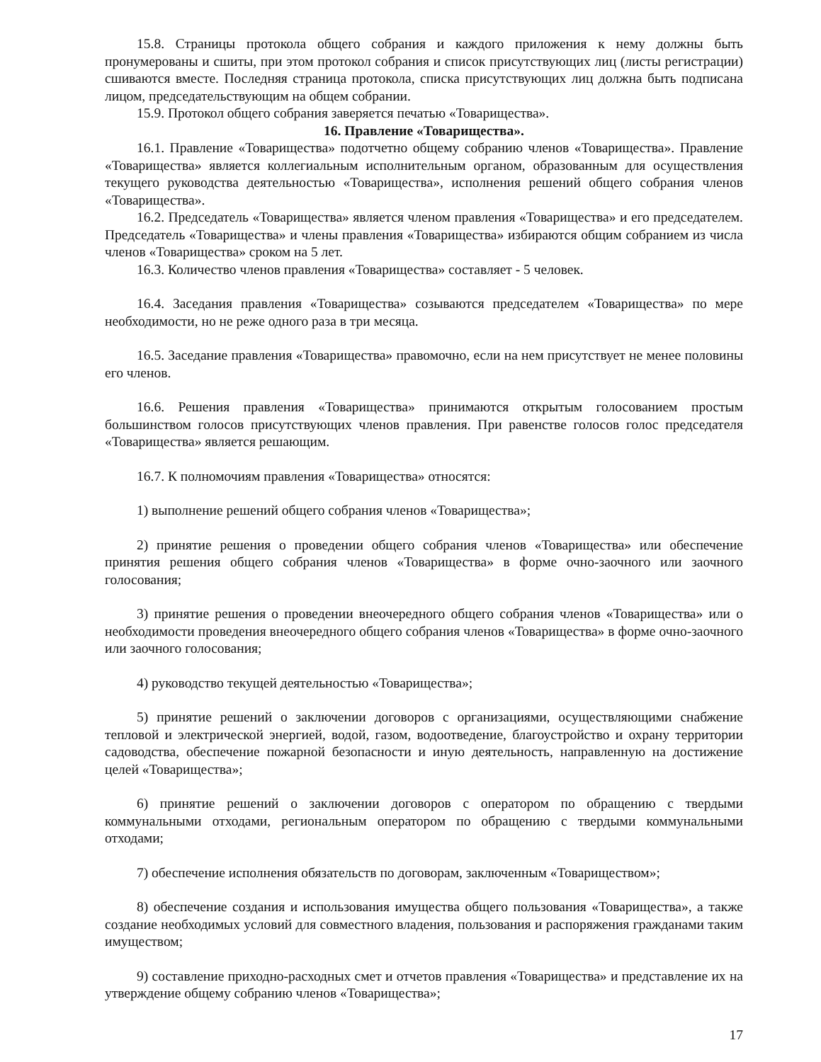15.8. Страницы протокола общего собрания и каждого приложения к нему должны быть пронумерованы и сшиты, при этом протокол собрания и список присутствующих лиц (листы регистрации) сшиваются вместе. Последняя страница протокола, списка присутствующих лиц должна быть подписана лицом, председательствующим на общем собрании.
15.9. Протокол общего собрания заверяется печатью «Товарищества».
16. Правление «Товарищества».
16.1. Правление «Товарищества» подотчетно общему собранию членов «Товарищества». Правление «Товарищества» является коллегиальным исполнительным органом, образованным для осуществления текущего руководства деятельностью «Товарищества», исполнения решений общего собрания членов «Товарищества».
16.2. Председатель «Товарищества» является членом правления «Товарищества» и его председателем. Председатель «Товарищества» и члены правления «Товарищества» избираются общим собранием из числа членов «Товарищества» сроком на 5 лет.
16.3. Количество членов правления «Товарищества» составляет - 5 человек.
16.4. Заседания правления «Товарищества» созываются председателем «Товарищества» по мере необходимости, но не реже одного раза в три месяца.
16.5. Заседание правления «Товарищества» правомочно, если на нем присутствует не менее половины его членов.
16.6. Решения правления «Товарищества» принимаются открытым голосованием простым большинством голосов присутствующих членов правления. При равенстве голосов голос председателя «Товарищества» является решающим.
16.7. К полномочиям правления «Товарищества» относятся:
1) выполнение решений общего собрания членов «Товарищества»;
2) принятие решения о проведении общего собрания членов «Товарищества» или обеспечение принятия решения общего собрания членов «Товарищества» в форме очно-заочного или заочного голосования;
3) принятие решения о проведении внеочередного общего собрания членов «Товарищества» или о необходимости проведения внеочередного общего собрания членов «Товарищества» в форме очно-заочного или заочного голосования;
4) руководство текущей деятельностью «Товарищества»;
5) принятие решений о заключении договоров с организациями, осуществляющими снабжение тепловой и электрической энергией, водой, газом, водоотведение, благоустройство и охрану территории садоводства, обеспечение пожарной безопасности и иную деятельность, направленную на достижение целей «Товарищества»;
6) принятие решений о заключении договоров с оператором по обращению с твердыми коммунальными отходами, региональным оператором по обращению с твердыми коммунальными отходами;
7) обеспечение исполнения обязательств по договорам, заключенным «Товариществом»;
8) обеспечение создания и использования имущества общего пользования «Товарищества», а также создание необходимых условий для совместного владения, пользования и распоряжения гражданами таким имуществом;
9) составление приходно-расходных смет и отчетов правления «Товарищества» и представление их на утверждение общему собранию членов «Товарищества»;
17